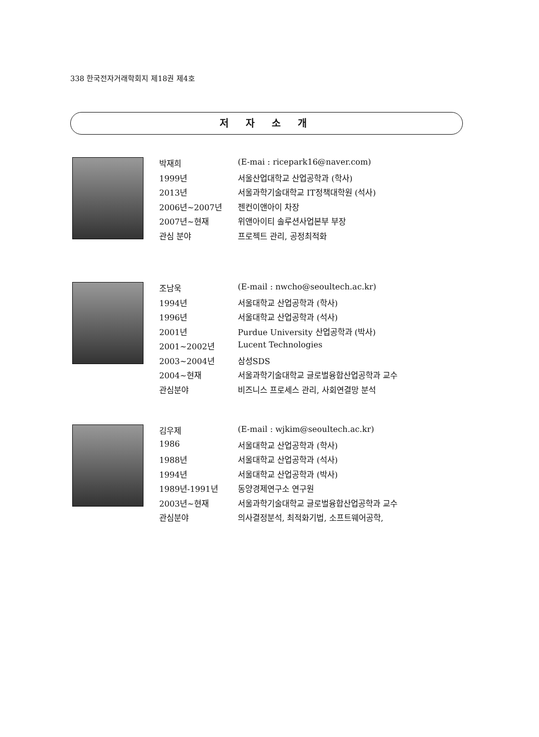338 한국전자거래학회지 제18권 제4호
저 자 소 개
| 박재희 | (E-mai : ricepark16@naver.com) |
| 1999년 | 서울산업대학교 산업공학과 (학사) |
| 2013년 | 서울과학기술대학교 IT정책대학원 (석사) |
| 2006년~2007년 | 젠컨이앤아이 차장 |
| 2007년~현재 | 위앤아이티 솔루션사업본부 부장 |
| 관심 분야 | 프로젝트 관리, 공정최적화 |
| 조남욱 | (E-mail : nwcho@seoultech.ac.kr) |
| 1994년 | 서울대학교 산업공학과 (학사) |
| 1996년 | 서울대학교 산업공학과 (석사) |
| 2001년 | Purdue University 산업공학과 (박사) |
| 2001~2002년 | Lucent Technologies |
| 2003~2004년 | 삼성SDS |
| 2004~현재 | 서울과학기술대학교 글로벌융합산업공학과 교수 |
| 관심분야 | 비즈니스 프로세스 관리, 사회연결망 분석 |
| 김우제 | (E-mail : wjkim@seoultech.ac.kr) |
| 1986 | 서울대학교 산업공학과 (학사) |
| 1988년 | 서울대학교 산업공학과 (석사) |
| 1994년 | 서울대학교 산업공학과 (박사) |
| 1989년-1991년 | 동양경제연구소 연구원 |
| 2003년~현재 | 서울과학기술대학교 글로벌융합산업공학과 교수 |
| 관심분야 | 의사결정분석, 최적화기법, 소프트웨어공학, |